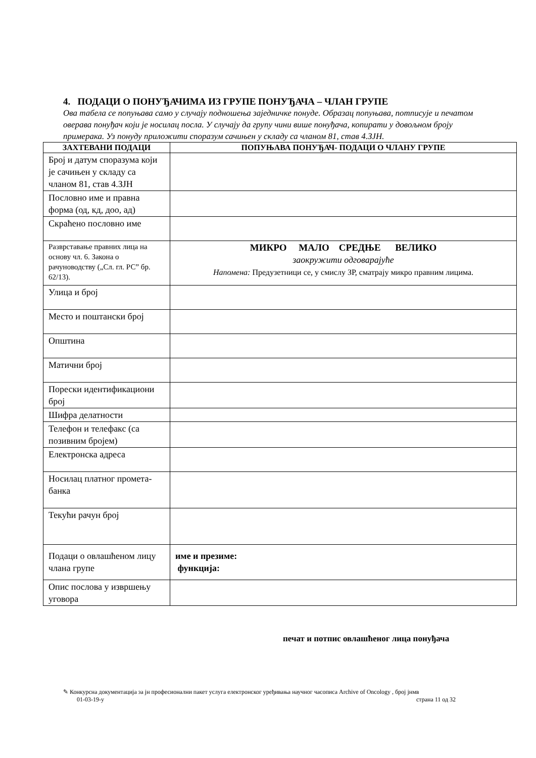4. ПОДАЦИ О ПОНУЂАЧИМА ИЗ ГРУПЕ ПОНУЂАЧА – ЧЛАН ГРУПЕ
Ова табела се попуњава само у случају подношења заједничке понуде. Образац попуњава, потписује и печатом оверава понуђач који је носилац посла. У случају да групу чини више понуђача, копирати у довољном броју примерака. Уз понуду приложити споразум сачињен у складу са чланом 81, став 4.ЗЈН.
| ЗАХТЕВАНИ ПОДАЦИ | ПОПУЊАВА ПОНУЂАЧ- ПОДАЦИ О ЧЛАНУ ГРУПЕ |
| --- | --- |
| Број и датум споразума који је сачињен у складу са чланом 81, став 4.ЗЈН | |
| Пословно име и правна форма (од, кд, доо, ад) | |
| Скраћено пословно име | |
| Разврставање правних лица на основу чл. 6. Закона о рачуноводству („Сл. гл. РС” бр. 62/13). | МИКРО МАЛО СРЕДЊЕ ВЕЛИКО заокружити одговарајуће Напомена: Предузетници се, у смислу ЗР, сматрају микро правним лицима. |
| Улица и број | |
| Место и поштански број | |
| Општина | |
| Матични број | |
| Порески идентификациони број | |
| Шифра делатности | |
| Телефон и телефакс (са позивним бројем) | |
| Електронска адреса | |
| Носилац платног промета-банка | |
| Текући рачун број | |
| Подаци о овлашћеном лицу члана групе | име и презиме: функција: |
| Опис послова у извршењу уговора | |
печат и потпис овлашћеног лица понуђача
✎ Конкурсна документација за јн професионални пакет услуга електронског уређивања научног часописа Archive of Oncology , број јнмв
01-03-19-у страна 11 од 32